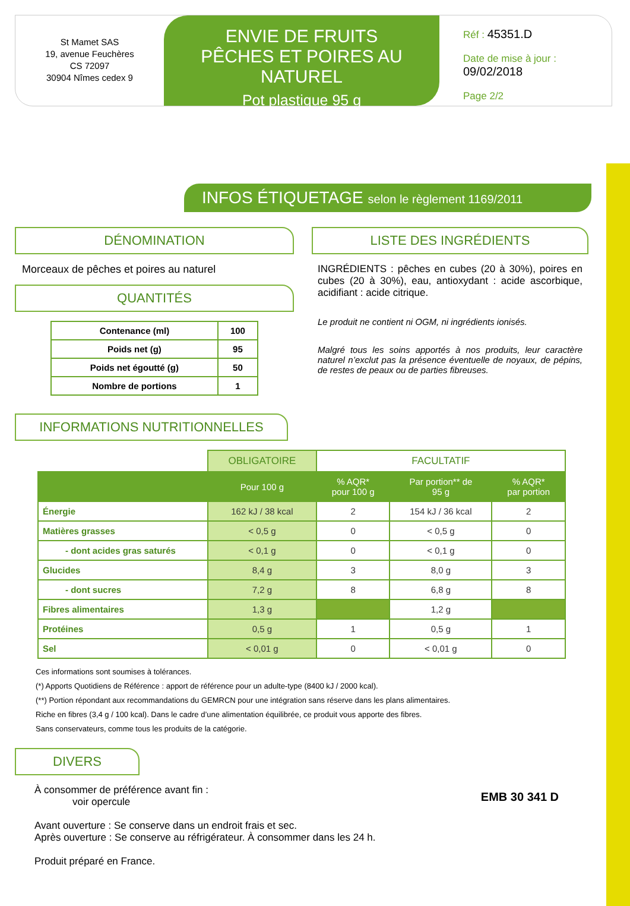St Mamet SAS
19, avenue Feuchères
CS 72097
30904 Nîmes cedex 9
ENVIE DE FRUITS
PÊCHES ET POIRES AU NATUREL
Pot plastique 95 g
Réf : 45351.D
Date de mise à jour :
09/02/2018
Page 2/2
INFOS ÉTIQUETAGE selon le règlement 1169/2011
DÉNOMINATION
Morceaux de pêches et poires au naturel
QUANTITÉS
| Contenance (ml) | 100 |
| Poids net (g) | 95 |
| Poids net égoutté (g) | 50 |
| Nombre de portions | 1 |
LISTE DES INGRÉDIENTS
INGRÉDIENTS : pêches en cubes (20 à 30%), poires en cubes (20 à 30%), eau, antioxydant : acide ascorbique, acidifiant : acide citrique.
Le produit ne contient ni OGM, ni ingrédients ionisés.
Malgré tous les soins apportés à nos produits, leur caractère naturel n’exclut pas la présence éventuelle de noyaux, de pépins, de restes de peaux ou de parties fibreuses.
INFORMATIONS NUTRITIONNELLES
| | OBLIGATOIRE | FACULTATIF | | |
| | Pour 100 g | % AQR* pour 100 g | Par portion** de 95 g | % AQR* par portion |
| Énergie | 162 kJ / 38 kcal | 2 | 154 kJ / 36 kcal | 2 |
| Matières grasses | < 0,5 g | 0 | < 0,5 g | 0 |
| - dont acides gras saturés | < 0,1 g | 0 | < 0,1 g | 0 |
| Glucides | 8,4 g | 3 | 8,0 g | 3 |
| - dont sucres | 7,2 g | 8 | 6,8 g | 8 |
| Fibres alimentaires | 1,3 g | | 1,2 g | |
| Protéines | 0,5 g | 1 | 0,5 g | 1 |
| Sel | < 0,01 g | 0 | < 0,01 g | 0 |
Ces informations sont soumises à tolérances.
(*) Apports Quotidiens de Référence : apport de référence pour un adulte-type (8400 kJ / 2000 kcal).
(**) Portion répondant aux recommandations du GEMRCN pour une intégration sans réserve dans les plans alimentaires.
Riche en fibres (3,4 g / 100 kcal). Dans le cadre d’une alimentation équilibrée, ce produit vous apporte des fibres.
Sans conservateurs, comme tous les produits de la catégorie.
DIVERS
À consommer de préférence avant fin :
voir opercule
Avant ouverture : Se conserve dans un endroit frais et sec.
Après ouverture : Se conserve au réfrigérateur. À consommer dans les 24 h.
Produit préparé en France.
EMB 30 341 D